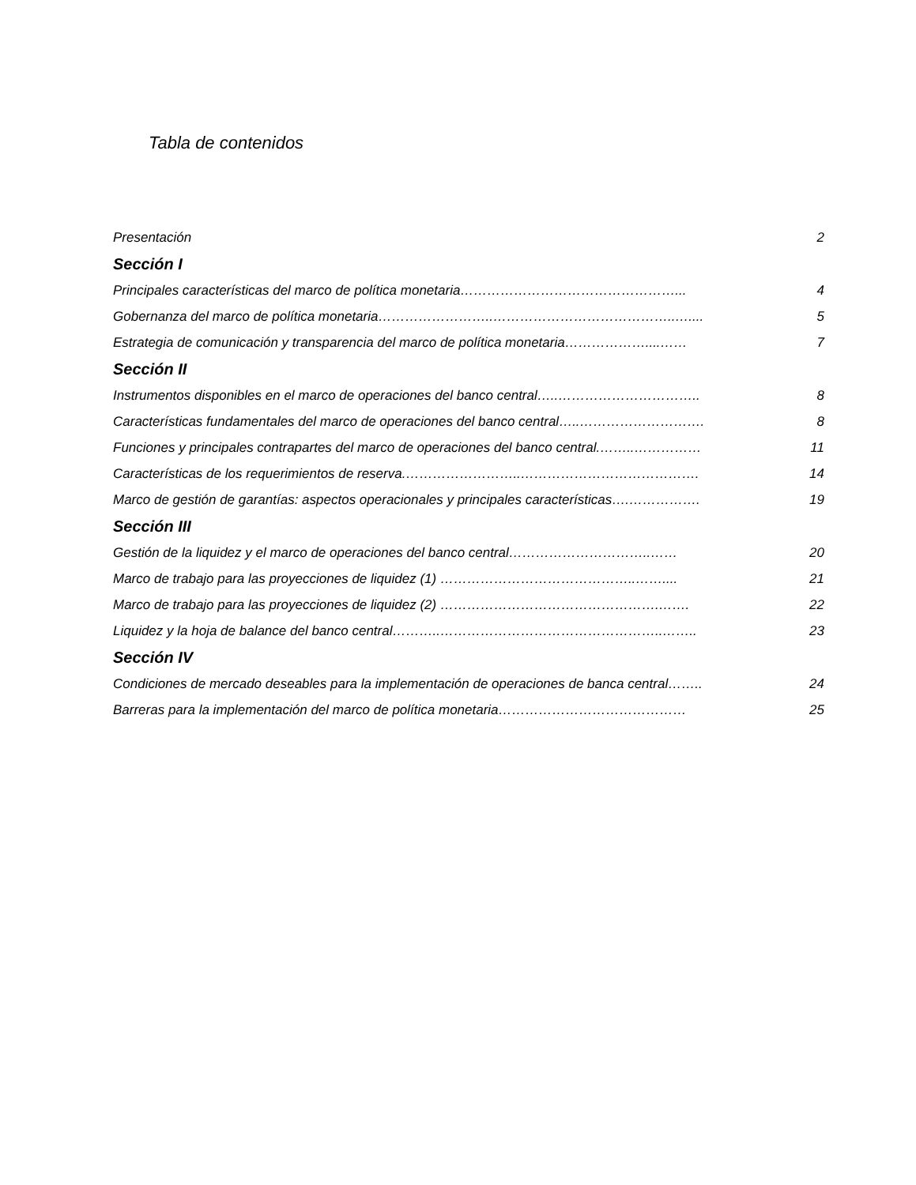Tabla de contenidos
Presentación 2
Sección I
Principales características del marco de política monetaria…………………………………………... 4
Gobernanza del marco de política monetaria……………………..…………………………………..….... 5
Estrategia de comunicación y transparencia del marco de política monetaria………………....…… 7
Sección II
Instrumentos disponibles en el marco de operaciones del banco central…..………………………….. 8
Características fundamentales del marco de operaciones del banco central…..………………………. 8
Funciones y principales contrapartes del marco de operaciones del banco central.……..…………… 11
Características de los requerimientos de reserva.……………………..…………………………………. 14
Marco de gestión de garantías: aspectos operacionales y principales características….……………. 19
Sección III
Gestión de la liquidez y el marco de operaciones del banco central…………………………..…… 20
Marco de trabajo para las proyecciones de liquidez (1) ……………………………………..…….... 21
Marco de trabajo para las proyecciones de liquidez (2) ………………………………………….……. 22
Liquidez y la hoja de balance del banco central………..…………………………………………..…….. 23
Sección IV
Condiciones de mercado deseables para la implementación de operaciones de banca central…….. 24
Barreras para la implementación del marco de política monetaria…………………………………… 25